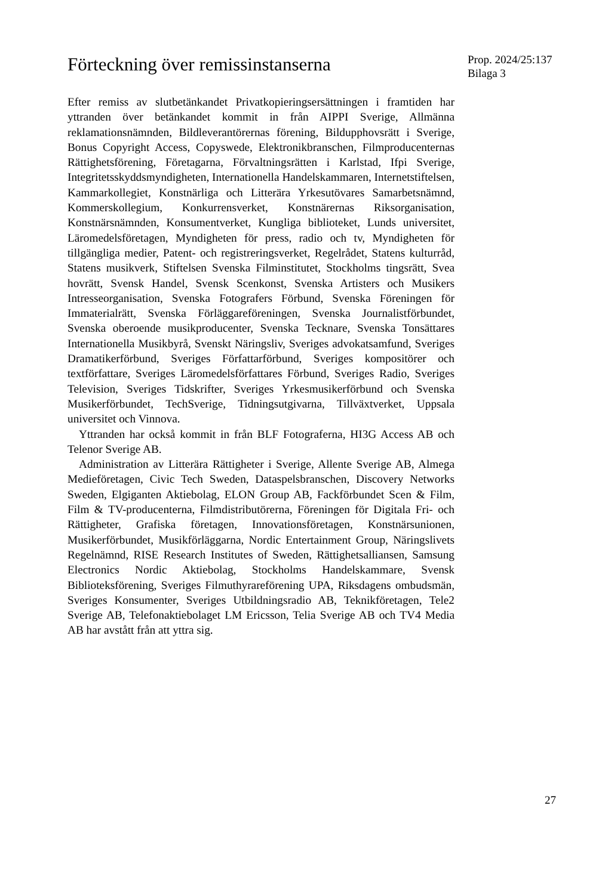Förteckning över remissinstanserna
Prop. 2024/25:137
Bilaga 3
Efter remiss av slutbetänkandet Privatkopieringsersättningen i framtiden har yttranden över betänkandet kommit in från AIPPI Sverige, Allmänna reklamationsnämnden, Bildleverantörernas förening, Bildupphovsrätt i Sverige, Bonus Copyright Access, Copyswede, Elektronikbranschen, Filmproducenternas Rättighetsförening, Företagarna, Förvaltningsrätten i Karlstad, Ifpi Sverige, Integritetsskyddsmyndigheten, Internationella Handelskammaren, Internetstiftelsen, Kammarkollegiet, Konstnärliga och Litterära Yrkesutövares Samarbetsnämnd, Kommerskollegium, Konkurrensverket, Konstnärernas Riksorganisation, Konstnärsnämnden, Konsumentverket, Kungliga biblioteket, Lunds universitet, Läromedelsföretagen, Myndigheten för press, radio och tv, Myndigheten för tillgängliga medier, Patent- och registreringsverket, Regelrådet, Statens kulturråd, Statens musikverk, Stiftelsen Svenska Filminstitutet, Stockholms tingsrätt, Svea hovrätt, Svensk Handel, Svensk Scenkonst, Svenska Artisters och Musikers Intresseorganisation, Svenska Fotografers Förbund, Svenska Föreningen för Immaterialrätt, Svenska Förläggareföreningen, Svenska Journalistförbundet, Svenska oberoende musikproducenter, Svenska Tecknare, Svenska Tonsättares Internationella Musikbyrå, Svenskt Näringsliv, Sveriges advokatsamfund, Sveriges Dramatikerförbund, Sveriges Författarförbund, Sveriges kompositörer och textförfattare, Sveriges Läromedelsförfattares Förbund, Sveriges Radio, Sveriges Television, Sveriges Tidskrifter, Sveriges Yrkesmusikerförbund och Svenska Musikerförbundet, TechSverige, Tidningsutgivarna, Tillväxtverket, Uppsala universitet och Vinnova.
Yttranden har också kommit in från BLF Fotograferna, HI3G Access AB och Telenor Sverige AB.
Administration av Litterära Rättigheter i Sverige, Allente Sverige AB, Almega Medieföretagen, Civic Tech Sweden, Dataspelsbranschen, Discovery Networks Sweden, Elgiganten Aktiebolag, ELON Group AB, Fackförbundet Scen & Film, Film & TV-producenterna, Filmdistributörerna, Föreningen för Digitala Fri- och Rättigheter, Grafiska företagen, Innovationsföretagen, Konstnärsunionen, Musikerförbundet, Musikförläggarna, Nordic Entertainment Group, Näringslivets Regelnämnd, RISE Research Institutes of Sweden, Rättighetsalliansen, Samsung Electronics Nordic Aktiebolag, Stockholms Handelskammare, Svensk Biblioteksförening, Sveriges Filmuthyrareförening UPA, Riksdagens ombudsmän, Sveriges Konsumenter, Sveriges Utbildningsradio AB, Teknikföretagen, Tele2 Sverige AB, Telefonaktiebolaget LM Ericsson, Telia Sverige AB och TV4 Media AB har avstått från att yttra sig.
27